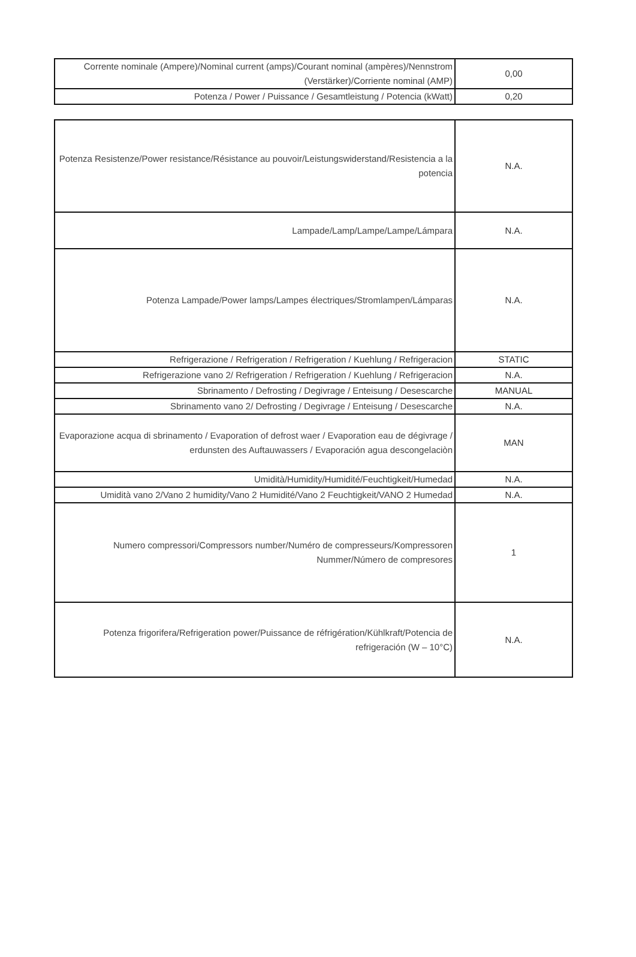| Corrente nominale (Ampere)/Nominal current (amps)/Courant nominal (ampères)/Nennstrom (Verstärker)/Corriente nominal (AMP) | 0,00 |
| Potenza / Power / Puissance / Gesamtleistung / Potencia (kWatt) | 0,20 |
| Potenza Resistenze/Power resistance/Résistance au pouvoir/Leistungswiderstand/Resistencia a la potencia | N.A. |
| Lampade/Lamp/Lampe/Lampe/Lámpara | N.A. |
| Potenza Lampade/Power lamps/Lampes électriques/Stromlampen/Lámparas | N.A. |
| Refrigerazione / Refrigeration / Refrigeration / Kuehlung / Refrigeracion | STATIC |
| Refrigerazione vano 2/ Refrigeration / Refrigeration / Kuehlung / Refrigeracion | N.A. |
| Sbrinamento / Defrosting / Degivrage / Enteisung / Desescarche | MANUAL |
| Sbrinamento vano 2/ Defrosting / Degivrage / Enteisung / Desescarche | N.A. |
| Evaporazione acqua di sbrinamento / Evaporation of defrost waer / Evaporation eau de dégivrage / erdunsten des Auftauwassers / Evaporación agua descongelaciòn | MAN |
| Umidità/Humidity/Humidité/Feuchtigkeit/Humedad | N.A. |
| Umidità vano 2/Vano 2 humidity/Vano 2 Humidité/Vano 2 Feuchtigkeit/VANO 2 Humedad | N.A. |
| Numero compressori/Compressors number/Numéro de compresseurs/Kompressoren Nummer/Número de compresores | 1 |
| Potenza frigorifera/Refrigeration power/Puissance de réfrigération/Kühlkraft/Potencia de refrigeración (W – 10°C) | N.A. |